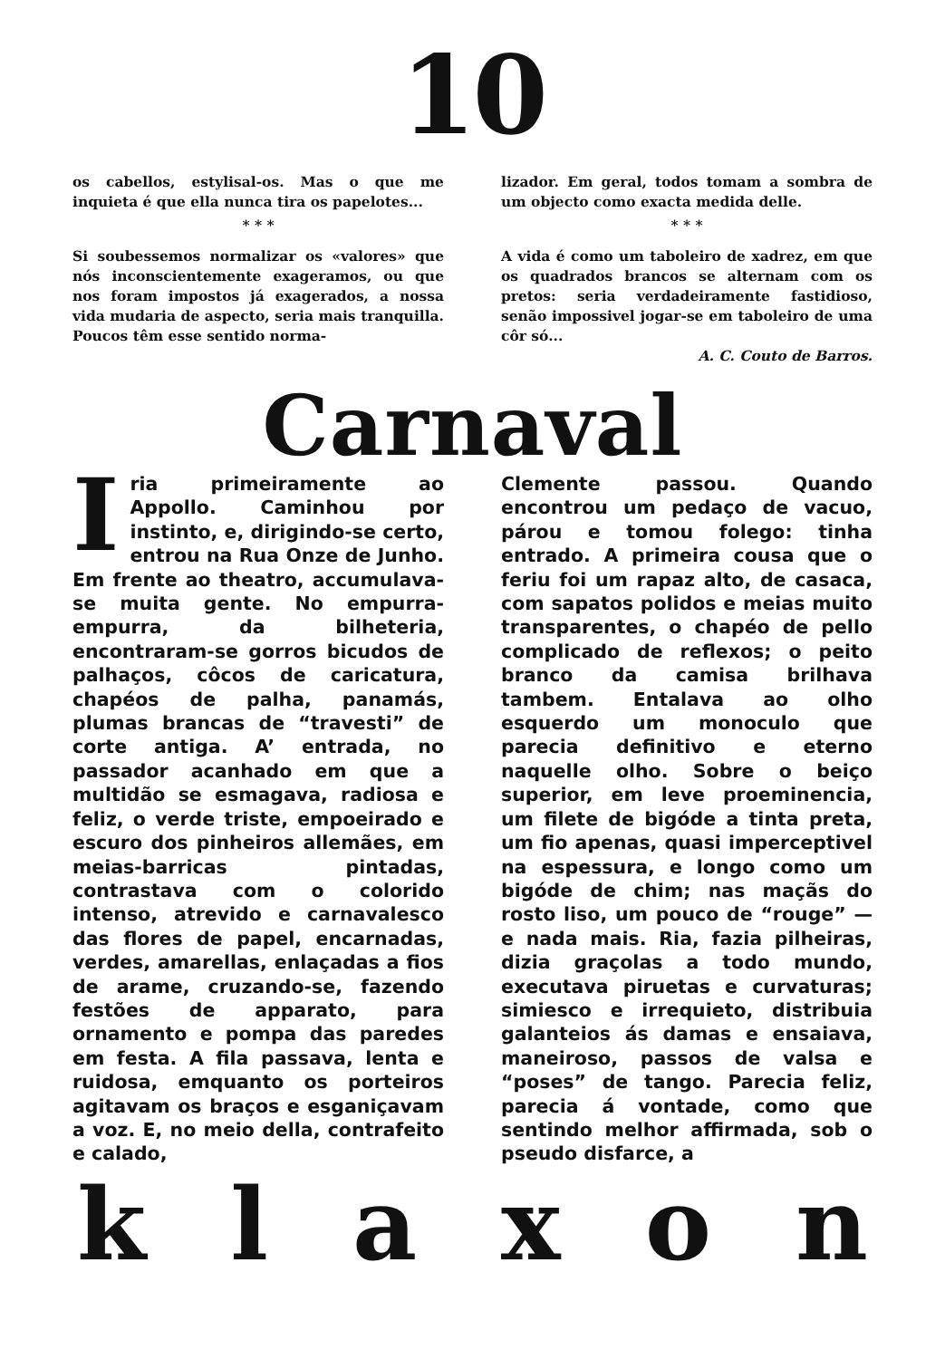10
os cabellos, estylisal-os. Mas o que me inquieta é que ella nunca tira os papelotes...
* * *
Si soubessemos normalizar os «valores» que nós inconscientemente exageramos, ou que nos foram impostos já exagerados, a nossa vida mudaria de aspecto, seria mais tranquilla. Poucos têm esse sentido norma-
lizador. Em geral, todos tomam a sombra de um objecto como exacta medida delle.
* * *
A vida é como um taboleiro de xadrez, em que os quadrados brancos se alternam com os pretos: seria verdadeiramente fastidioso, senão impossivel jogar-se em taboleiro de uma côr só...
A. C. Couto de Barros.
Carnaval
Iria primeiramente ao Appollo. Caminhou por instinto, e, dirigindo-se certo, entrou na Rua Onze de Junho. Em frente ao theatro, accumulava-se muita gente. No empurra-empurra, da bilheteria, encontraram-se gorros bicudos de palhaços, côcos de caricatura, chapéos de palha, panamás, plumas brancas de “travesti” de corte antiga. A’ entrada, no passador acanhado em que a multidão se esmagava, radiosa e feliz, o verde triste, empoeirado e escuro dos pinheiros allemães, em meias-barricas pintadas, contrastava com o colorido intenso, atrevido e carnavalesco das flores de papel, encarnadas, verdes, amarellas, enlaçadas a fios de arame, cruzando-se, fazendo festões de apparato, para ornamento e pompa das paredes em festa. A fila passava, lenta e ruidosa, emquanto os porteiros agitavam os braços e esganiçavam a voz. E, no meio della, contrafeito e calado,
Clemente passou. Quando encontrou um pedaço de vacuo, párou e tomou folego: tinha entrado. A primeira cousa que o feriu foi um rapaz alto, de casaca, com sapatos polidos e meias muito transparentes, o chapéo de pello complicado de reflexos; o peito branco da camisa brilhava tambem. Entalava ao olho esquerdo um monoculo que parecia definitivo e eterno naquelle olho. Sobre o beiço superior, em leve proeminencia, um filete de bigóde a tinta preta, um fio apenas, quasi imperceptivel na espessura, e longo como um bigóde de chim; nas maçãs do rosto liso, um pouco de “rouge” — e nada mais. Ria, fazia pilheiras, dizia graçolas a todo mundo, executava piruetas e curvaturas; simiesco e irrequieto, distribuia galanteios ás damas e ensaiava, maneiroso, passos de valsa e “poses” de tango. Parecia feliz, parecia á vontade, como que sentindo melhor affirmada, sob o pseudo disfarce, a
k l a x o n